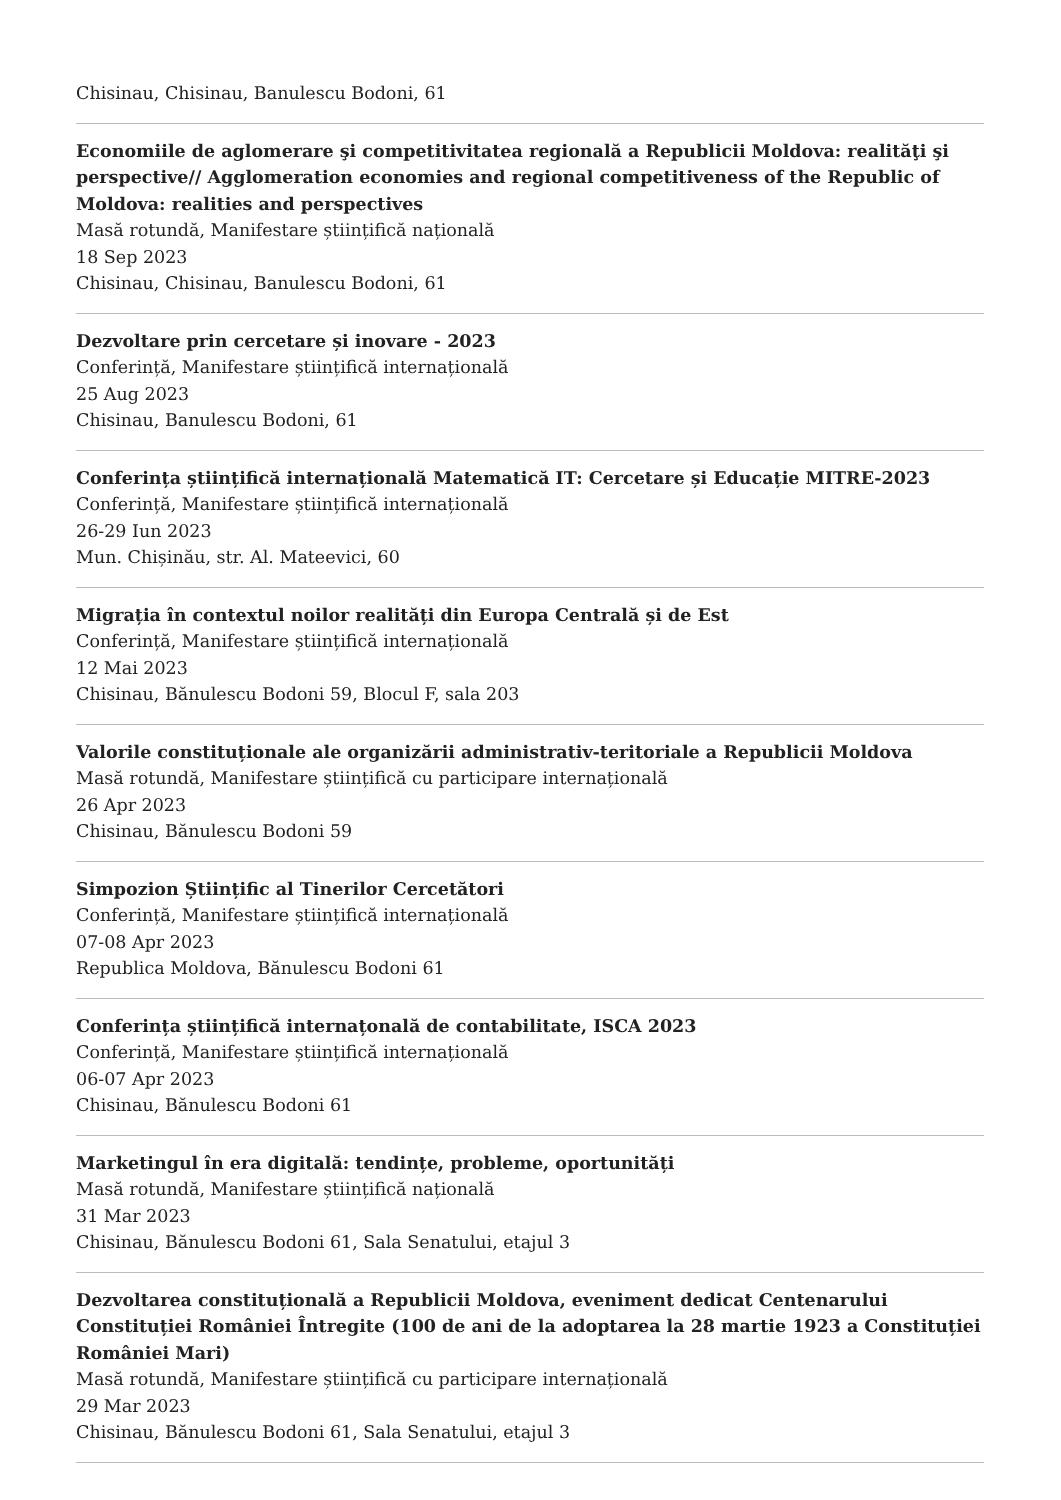Chisinau, Chisinau, Banulescu Bodoni, 61
Economiile de aglomerare şi competitivitatea regională a Republicii Moldova: realităţi şi perspective// Agglomeration economies and regional competitiveness of the Republic of Moldova: realities and perspectives
Masă rotundă, Manifestare științifică națională
18 Sep 2023
Chisinau, Chisinau, Banulescu Bodoni, 61
Dezvoltare prin cercetare și inovare - 2023
Conferință, Manifestare științifică internațională
25 Aug 2023
Chisinau, Banulescu Bodoni, 61
Conferința științifică internațională Matematică IT: Cercetare și Educație MITRE-2023
Conferință, Manifestare științifică internațională
26-29 Iun 2023
Mun. Chișinău, str. Al. Mateevici, 60
Migrația în contextul noilor realități din Europa Centrală și de Est
Conferință, Manifestare științifică internațională
12 Mai 2023
Chisinau, Bănulescu Bodoni 59, Blocul F, sala 203
Valorile constituționale ale organizării administrativ-teritoriale a Republicii Moldova
Masă rotundă, Manifestare științifică cu participare internațională
26 Apr 2023
Chisinau, Bănulescu Bodoni 59
Simpozion Științific al Tinerilor Cercetători
Conferință, Manifestare științifică internațională
07-08 Apr 2023
Republica Moldova, Bănulescu Bodoni 61
Conferința științifică internațonală de contabilitate, ISCA 2023
Conferință, Manifestare științifică internațională
06-07 Apr 2023
Chisinau, Bănulescu Bodoni 61
Marketingul în era digitală: tendințe, probleme, oportunități
Masă rotundă, Manifestare științifică națională
31 Mar 2023
Chisinau, Bănulescu Bodoni 61, Sala Senatului, etajul 3
Dezvoltarea constituțională a Republicii Moldova, eveniment dedicat Centenarului Constituției României Întregite (100 de ani de la adoptarea la 28 martie 1923 a Constituției României Mari)
Masă rotundă, Manifestare științifică cu participare internațională
29 Mar 2023
Chisinau, Bănulescu Bodoni 61, Sala Senatului, etajul 3